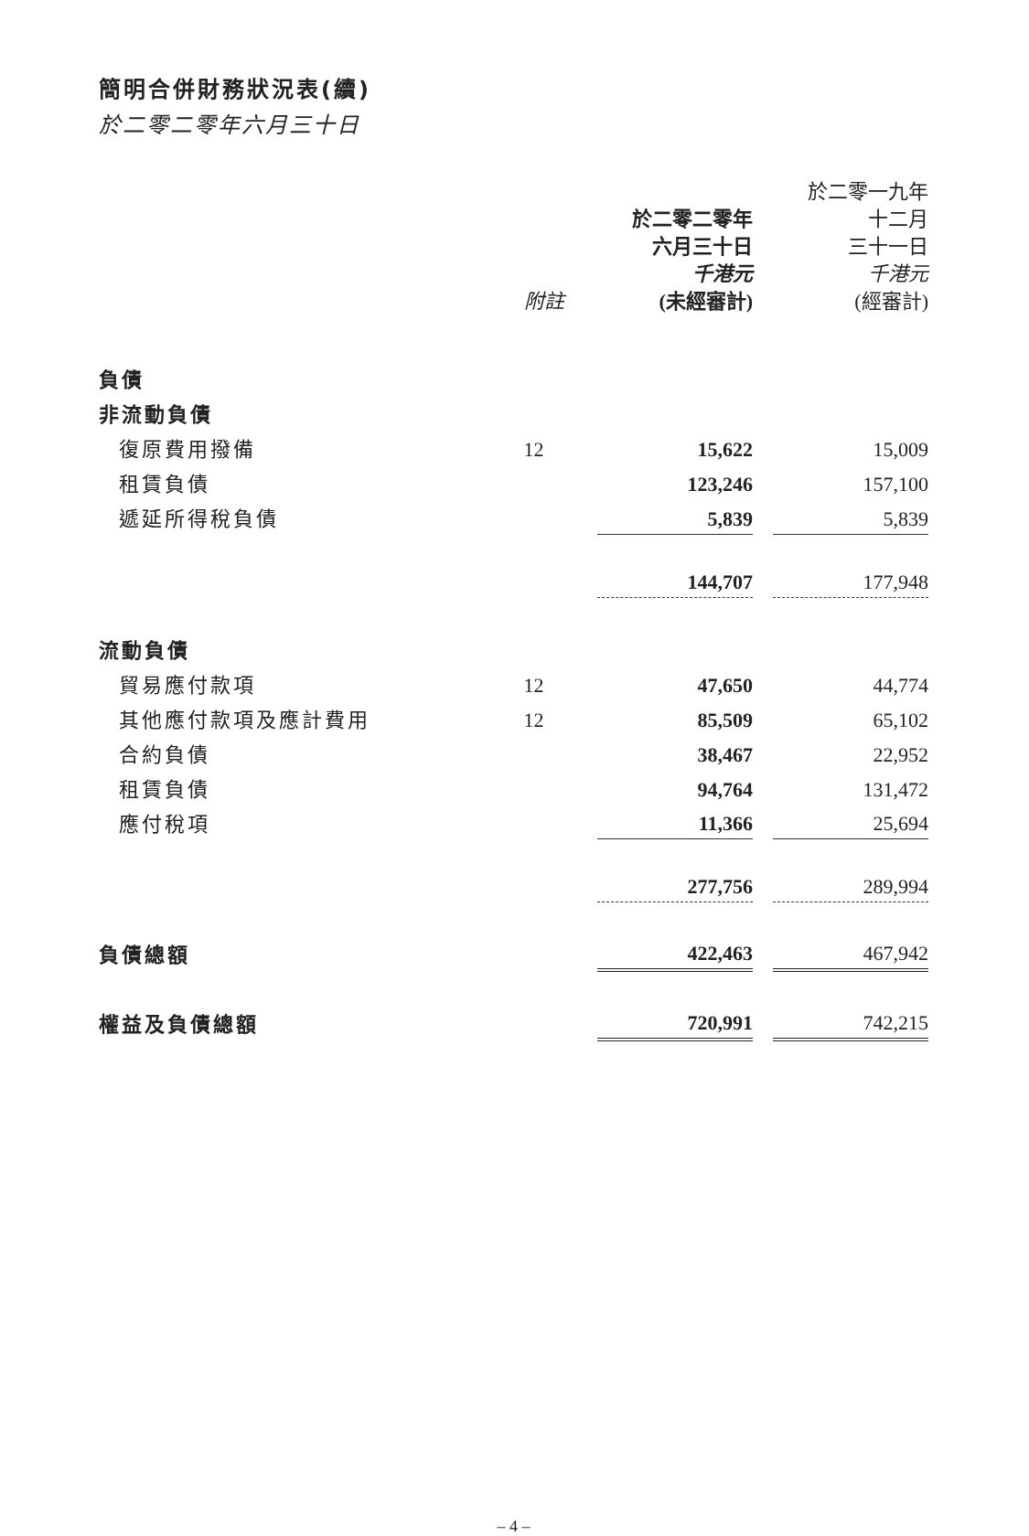簡明合併財務狀況表(續)
於二零二零年六月三十日
| | 附註 | 於二零二零年 六月三十日 千港元 (未經審計) | | 於二零一九年 十二月 三十一日 千港元 (經審計) |
| --- | --- | --- | --- | --- |
| 負債 | | | | |
| 非流動負債 | | | | |
| 復原費用撥備 | 12 | 15,622 | | 15,009 |
| 租賃負債 | | 123,246 | | 157,100 |
| 遞延所得稅負債 | | 5,839 | | 5,839 |
| | | 144,707 | | 177,948 |
| 流動負債 | | | | |
| 貿易應付款項 | 12 | 47,650 | | 44,774 |
| 其他應付款項及應計費用 | 12 | 85,509 | | 65,102 |
| 合約負債 | | 38,467 | | 22,952 |
| 租賃負債 | | 94,764 | | 131,472 |
| 應付稅項 | | 11,366 | | 25,694 |
| | | 277,756 | | 289,994 |
| 負債總額 | | 422,463 | | 467,942 |
| 權益及負債總額 | | 720,991 | | 742,215 |
– 4 –